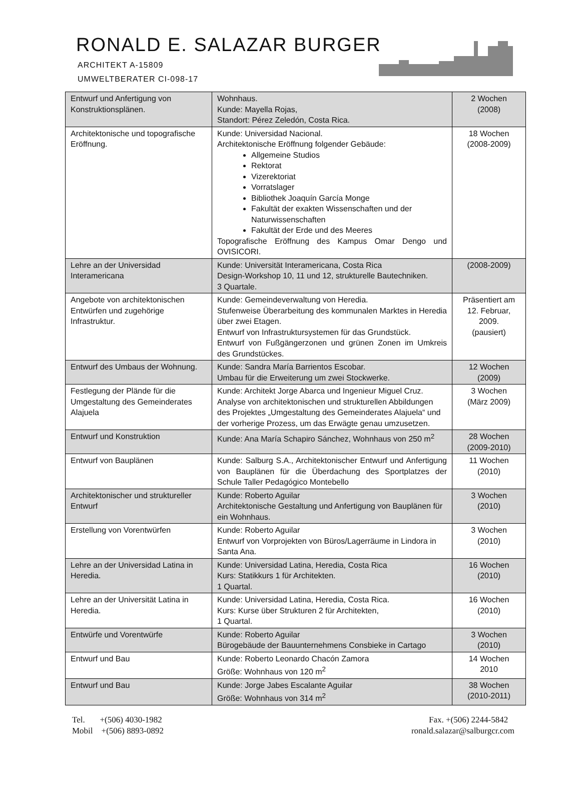RONALD E. SALAZAR BURGER
ARCHITEKT A-15809
UMWELTBERATER CI-098-17
| Entwurf und Anfertigung von Konstruktionsplänen. | Wohnhaus. Kunde: Mayella Rojas, Standort: Pérez Zeledón, Costa Rica. | 2 Wochen (2008) |
| Architektonische und topografische Eröffnung. | Kunde: Universidad Nacional. Architektonische Eröffnung folgender Gebäude: Allgemeine Studios Rektorat Vizerektoriat Vorratslager Bibliothek Joaquín García Monge Fakultät der exakten Wissenschaften und der Naturwissenschaften Fakultät der Erde und des Meeres Topografische Eröffnung des Kampus Omar Dengo und OVISICORI. | 18 Wochen (2008-2009) |
| Lehre an der Universidad Interamericana | Kunde: Universität Interamericana, Costa Rica Design-Workshop 10, 11 und 12, strukturelle Bautechniken. 3 Quartale. | (2008-2009) |
| Angebote von architektonischen Entwürfen und zugehörige Infrastruktur. | Kunde: Gemeindeverwaltung von Heredia. Stufenweise Überarbeitung des kommunalen Marktes in Heredia über zwei Etagen. Entwurf von Infrastruktursystemen für das Grundstück. Entwurf von Fußgängerzonen und grünen Zonen im Umkreis des Grundstückes. | Präsentiert am 12. Februar, 2009. (pausiert) |
| Entwurf des Umbaus der Wohnung. | Kunde: Sandra María Barrientos Escobar. Umbau für die Erweiterung um zwei Stockwerke. | 12 Wochen (2009) |
| Festlegung der Plände für die Umgestaltung des Gemeinderates Alajuela | Kunde: Architekt Jorge Abarca und Ingenieur Miguel Cruz. Analyse von architektonischen und strukturellen Abbildungen des Projektes „Umgestaltung des Gemeinderates Alajuela“ und der vorherige Prozess, um das Erwägte genau umzusetzen. | 3 Wochen (März 2009) |
| Entwurf und Konstruktion | Kunde: Ana María Schapiro Sánchez, Wohnhaus von 250 m<sup>2</sup> | 28 Wochen (2009-2010) |
| Entwurf von Bauplänen | Kunde: Salburg S.A., Architektonischer Entwurf und Anfertigung von Bauplänen für die Überdachung des Sportplatzes der Schule Taller Pedagógico Montebello | 11 Wochen (2010) |
| Architektonischer und struktureller Entwurf | Kunde: Roberto Aguilar Architektonische Gestaltung und Anfertigung von Bauplänen für ein Wohnhaus. | 3 Wochen (2010) |
| Erstellung von Vorentwürfen | Kunde: Roberto Aguilar Entwurf von Vorprojekten von Büros/Lagerräume in Lindora in Santa Ana. | 3 Wochen (2010) |
| Lehre an der Universidad Latina in Heredia. | Kunde: Universidad Latina, Heredia, Costa Rica Kurs: Statikkurs 1 für Architekten. 1 Quartal. | 16 Wochen (2010) |
| Lehre an der Universität Latina in Heredia. | Kunde: Universidad Latina, Heredia, Costa Rica. Kurs: Kurse über Strukturen 2 für Architekten, 1 Quartal. | 16 Wochen (2010) |
| Entwürfe und Vorentwürfe | Kunde: Roberto Aguilar Bürogebäude der Bauunternehmens Consbieke in Cartago | 3 Wochen (2010) |
| Entwurf und Bau | Kunde: Roberto Leonardo Chacón Zamora Größe: Wohnhaus von 120 m<sup>2</sup> | 14 Wochen 2010 |
| Entwurf und Bau | Kunde: Jorge Jabes Escalante Aguilar Größe: Wohnhaus von 314 m<sup>2</sup> | 38 Wochen (2010-2011) |
Tel. +(506) 4030-1982
Mobil +(506) 8893-0892
Fax. +(506) 2244-5842
ronald.salazar@salburgcr.com